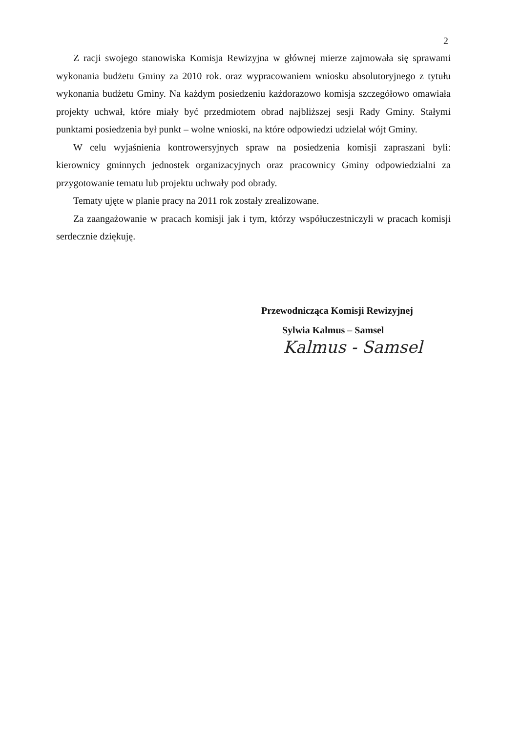2
Z racji swojego stanowiska Komisja Rewizyjna w głównej mierze zajmowała się sprawami wykonania budżetu Gminy za 2010 rok. oraz wypracowaniem wniosku absolutoryjnego z tytułu wykonania budżetu Gminy. Na każdym posiedzeniu każdorazowo komisja szczegółowo omawiała projekty uchwał, które miały być przedmiotem obrad najbliższej sesji Rady Gminy. Stałymi punktami posiedzenia był punkt – wolne wnioski, na które odpowiedzi udzielał wójt Gminy.
W celu wyjaśnienia kontrowersyjnych spraw na posiedzenia komisji zapraszani byli: kierownicy gminnych jednostek organizacyjnych oraz pracownicy Gminy odpowiedzialni za przygotowanie tematu lub projektu uchwały pod obrady.
Tematy ujęte w planie pracy na 2011 rok zostały zrealizowane.
Za zaangażowanie w pracach komisji jak i tym, którzy współuczestniczyli w pracach komisji serdecznie dziękuję.
Przewodnicząca Komisji Rewizyjnej
Sylwia Kalmus – Samsel
Kalmus - Samsel